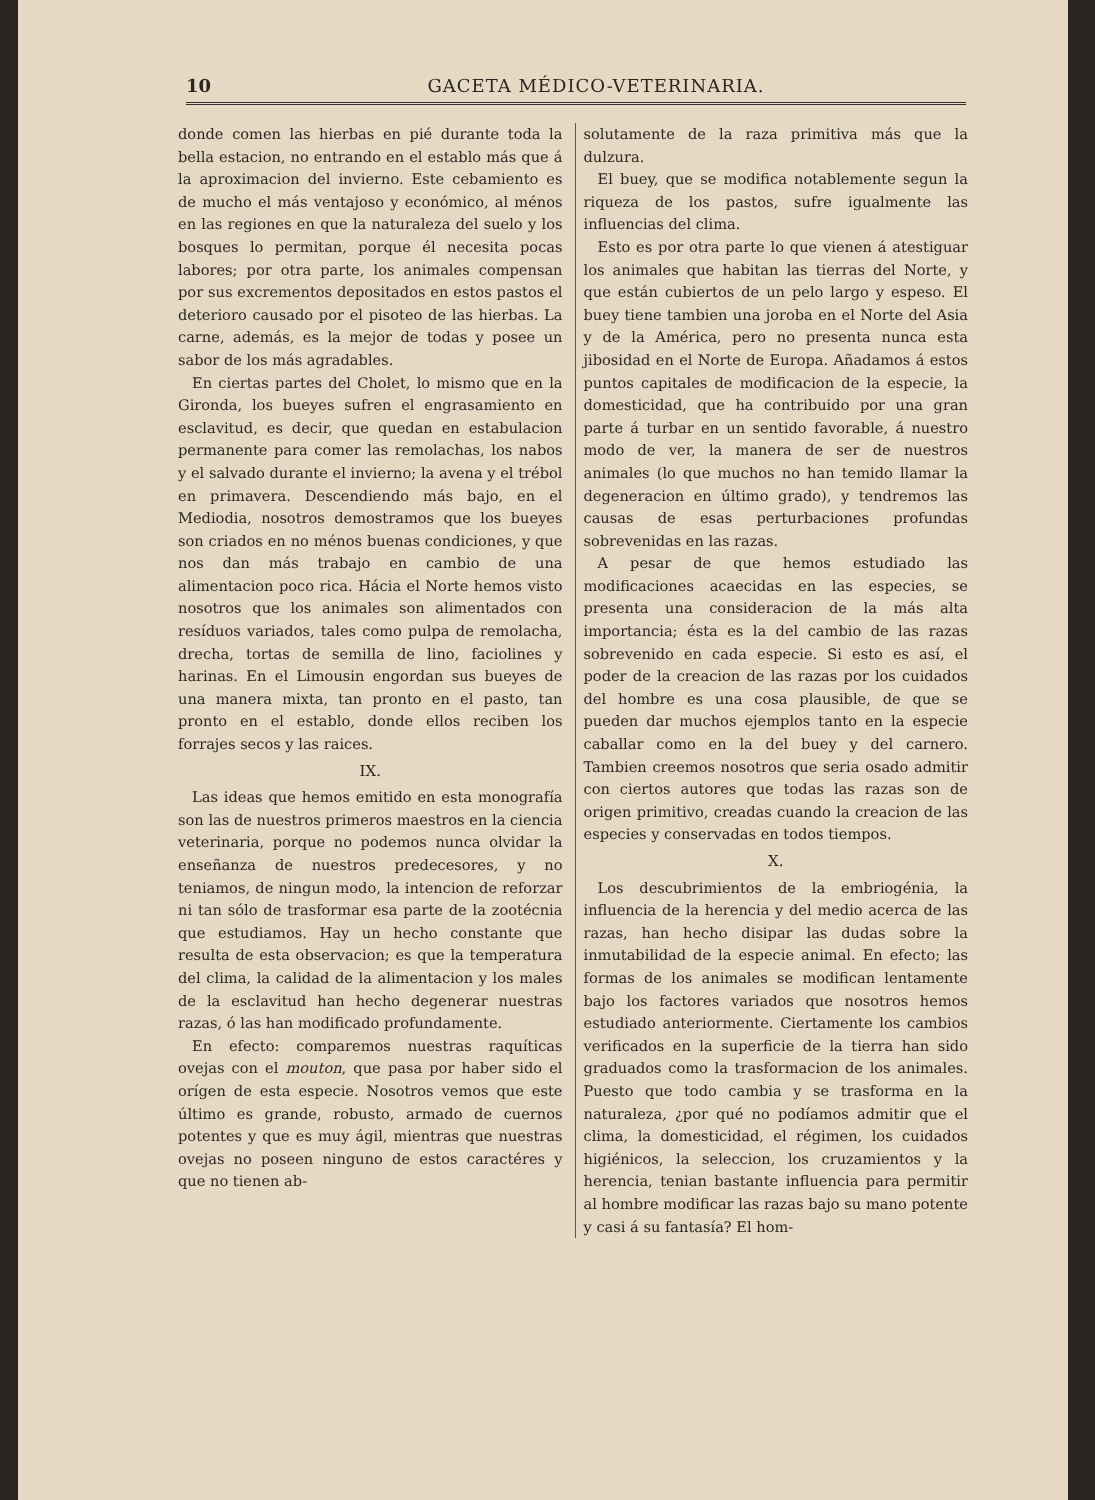10 GACETA MÉDICO-VETERINARIA.
donde comen las hierbas en pié durante toda la bella estacion, no entrando en el establo más que á la aproximacion del invierno. Este cebamiento es de mucho el más ventajoso y económico, al ménos en las regiones en que la naturaleza del suelo y los bosques lo permitan, porque él necesita pocas labores; por otra parte, los animales compensan por sus excrementos depositados en estos pastos el deterioro causado por el pisoteo de las hierbas. La carne, además, es la mejor de todas y posee un sabor de los más agradables.
En ciertas partes del Cholet, lo mismo que en la Gironda, los bueyes sufren el engrasamiento en esclavitud, es decir, que quedan en estabulacion permanente para comer las remolachas, los nabos y el salvado durante el invierno; la avena y el trébol en primavera. Descendiendo más bajo, en el Mediodia, nosotros demostramos que los bueyes son criados en no ménos buenas condiciones, y que nos dan más trabajo en cambio de una alimentacion poco rica. Hácia el Norte hemos visto nosotros que los animales son alimentados con resíduos variados, tales como pulpa de remolacha, drecha, tortas de semilla de lino, faciolines y harinas. En el Limousin engordan sus bueyes de una manera mixta, tan pronto en el pasto, tan pronto en el establo, donde ellos reciben los forrajes secos y las raices.
IX.
Las ideas que hemos emitido en esta monografía son las de nuestros primeros maestros en la ciencia veterinaria, porque no podemos nunca olvidar la enseñanza de nuestros predecesores, y no teniamos, de ningun modo, la intencion de reforzar ni tan sólo de trasformar esa parte de la zootécnia que estudiamos. Hay un hecho constante que resulta de esta observacion; es que la temperatura del clima, la calidad de la alimentacion y los males de la esclavitud han hecho degenerar nuestras razas, ó las han modificado profundamente.
En efecto: comparemos nuestras raquíticas ovejas con el mouton, que pasa por haber sido el orígen de esta especie. Nosotros vemos que este último es grande, robusto, armado de cuernos potentes y que es muy ágil, mientras que nuestras ovejas no poseen ninguno de estos caractéres y que no tienen ab-
solutamente de la raza primitiva más que la dulzura.
El buey, que se modifica notablemente segun la riqueza de los pastos, sufre igualmente las influencias del clima.
Esto es por otra parte lo que vienen á atestiguar los animales que habitan las tierras del Norte, y que están cubiertos de un pelo largo y espeso. El buey tiene tambien una joroba en el Norte del Asia y de la América, pero no presenta nunca esta jibosidad en el Norte de Europa. Añadamos á estos puntos capitales de modificacion de la especie, la domesticidad, que ha contribuido por una gran parte á turbar en un sentido favorable, á nuestro modo de ver, la manera de ser de nuestros animales (lo que muchos no han temido llamar la degeneracion en último grado), y tendremos las causas de esas perturbaciones profundas sobrevenidas en las razas.
A pesar de que hemos estudiado las modificaciones acaecidas en las especies, se presenta una consideracion de la más alta importancia; ésta es la del cambio de las razas sobrevenido en cada especie. Si esto es así, el poder de la creacion de las razas por los cuidados del hombre es una cosa plausible, de que se pueden dar muchos ejemplos tanto en la especie caballar como en la del buey y del carnero. Tambien creemos nosotros que seria osado admitir con ciertos autores que todas las razas son de origen primitivo, creadas cuando la creacion de las especies y conservadas en todos tiempos.
X.
Los descubrimientos de la embriogénia, la influencia de la herencia y del medio acerca de las razas, han hecho disipar las dudas sobre la inmutabilidad de la especie animal. En efecto; las formas de los animales se modifican lentamente bajo los factores variados que nosotros hemos estudiado anteriormente. Ciertamente los cambios verificados en la superficie de la tierra han sido graduados como la trasformacion de los animales. Puesto que todo cambia y se trasforma en la naturaleza, ¿por qué no podíamos admitir que el clima, la domesticidad, el régimen, los cuidados higiénicos, la seleccion, los cruzamientos y la herencia, tenian bastante influencia para permitir al hombre modificar las razas bajo su mano potente y casi á su fantasía? El hom-